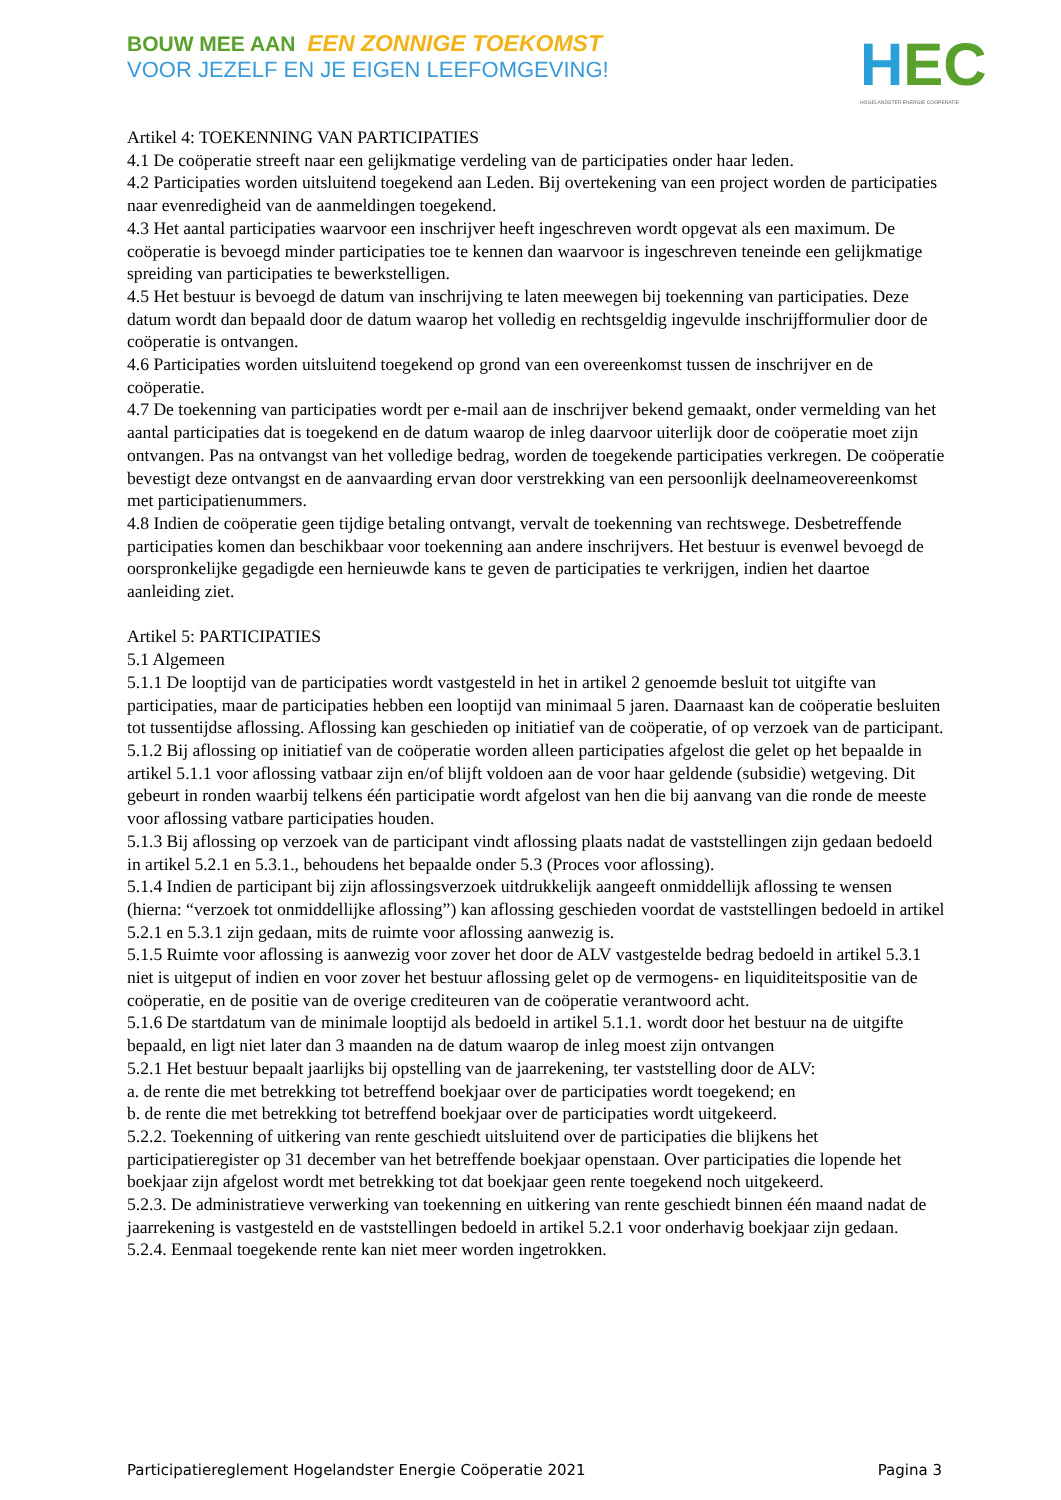BOUW MEE AAN EEN ZONNIGE TOEKOMST
VOOR JEZELF EN JE EIGEN LEEFOMGEVING!
HEC
HOGELANDSTER ENERGIE COÖPERATIE
Artikel 4: TOEKENNING VAN PARTICIPATIES
4.1 De coöperatie streeft naar een gelijkmatige verdeling van de participaties onder haar leden.
4.2 Participaties worden uitsluitend toegekend aan Leden. Bij overtekening van een project worden de participaties naar evenredigheid van de aanmeldingen toegekend.
4.3 Het aantal participaties waarvoor een inschrijver heeft ingeschreven wordt opgevat als een maximum. De coöperatie is bevoegd minder participaties toe te kennen dan waarvoor is ingeschreven teneinde een gelijkmatige spreiding van participaties te bewerkstelligen.
4.5 Het bestuur is bevoegd de datum van inschrijving te laten meewegen bij toekenning van participaties. Deze datum wordt dan bepaald door de datum waarop het volledig en rechtsgeldig ingevulde inschrijfformulier door de coöperatie is ontvangen.
4.6 Participaties worden uitsluitend toegekend op grond van een overeenkomst tussen de inschrijver en de coöperatie.
4.7 De toekenning van participaties wordt per e-mail aan de inschrijver bekend gemaakt, onder vermelding van het aantal participaties dat is toegekend en de datum waarop de inleg daarvoor uiterlijk door de coöperatie moet zijn ontvangen. Pas na ontvangst van het volledige bedrag, worden de toegekende participaties verkregen. De coöperatie bevestigt deze ontvangst en de aanvaarding ervan door verstrekking van een persoonlijk deelnameovereenkomst met participatienummers.
4.8 Indien de coöperatie geen tijdige betaling ontvangt, vervalt de toekenning van rechtswege. Desbetreffende participaties komen dan beschikbaar voor toekenning aan andere inschrijvers. Het bestuur is evenwel bevoegd de oorspronkelijke gegadigde een hernieuwde kans te geven de participaties te verkrijgen, indien het daartoe aanleiding ziet.
Artikel 5: PARTICIPATIES
5.1 Algemeen
5.1.1 De looptijd van de participaties wordt vastgesteld in het in artikel 2 genoemde besluit tot uitgifte van participaties, maar de participaties hebben een looptijd van minimaal 5 jaren. Daarnaast kan de coöperatie besluiten tot tussentijdse aflossing. Aflossing kan geschieden op initiatief van de coöperatie, of op verzoek van de participant.
5.1.2 Bij aflossing op initiatief van de coöperatie worden alleen participaties afgelost die gelet op het bepaalde in artikel 5.1.1 voor aflossing vatbaar zijn en/of blijft voldoen aan de voor haar geldende (subsidie) wetgeving. Dit gebeurt in ronden waarbij telkens één participatie wordt afgelost van hen die bij aanvang van die ronde de meeste voor aflossing vatbare participaties houden.
5.1.3 Bij aflossing op verzoek van de participant vindt aflossing plaats nadat de vaststellingen zijn gedaan bedoeld in artikel 5.2.1 en 5.3.1., behoudens het bepaalde onder 5.3 (Proces voor aflossing).
5.1.4 Indien de participant bij zijn aflossingsverzoek uitdrukkelijk aangeeft onmiddellijk aflossing te wensen (hierna: “verzoek tot onmiddellijke aflossing”) kan aflossing geschieden voordat de vaststellingen bedoeld in artikel 5.2.1 en 5.3.1 zijn gedaan, mits de ruimte voor aflossing aanwezig is.
5.1.5 Ruimte voor aflossing is aanwezig voor zover het door de ALV vastgestelde bedrag bedoeld in artikel 5.3.1 niet is uitgeput of indien en voor zover het bestuur aflossing gelet op de vermogens- en liquiditeitspositie van de coöperatie, en de positie van de overige crediteuren van de coöperatie verantwoord acht.
5.1.6 De startdatum van de minimale looptijd als bedoeld in artikel 5.1.1. wordt door het bestuur na de uitgifte bepaald, en ligt niet later dan 3 maanden na de datum waarop de inleg moest zijn ontvangen
5.2.1 Het bestuur bepaalt jaarlijks bij opstelling van de jaarrekening, ter vaststelling door de ALV:
a. de rente die met betrekking tot betreffend boekjaar over de participaties wordt toegekend; en
b. de rente die met betrekking tot betreffend boekjaar over de participaties wordt uitgekeerd.
5.2.2. Toekenning of uitkering van rente geschiedt uitsluitend over de participaties die blijkens het participatieregister op 31 december van het betreffende boekjaar openstaan. Over participaties die lopende het boekjaar zijn afgelost wordt met betrekking tot dat boekjaar geen rente toegekend noch uitgekeerd.
5.2.3. De administratieve verwerking van toekenning en uitkering van rente geschiedt binnen één maand nadat de jaarrekening is vastgesteld en de vaststellingen bedoeld in artikel 5.2.1 voor onderhavig boekjaar zijn gedaan.
5.2.4. Eenmaal toegekende rente kan niet meer worden ingetrokken.
Participatiereglement Hogelandster Energie Coöperatie 2021 Pagina 3